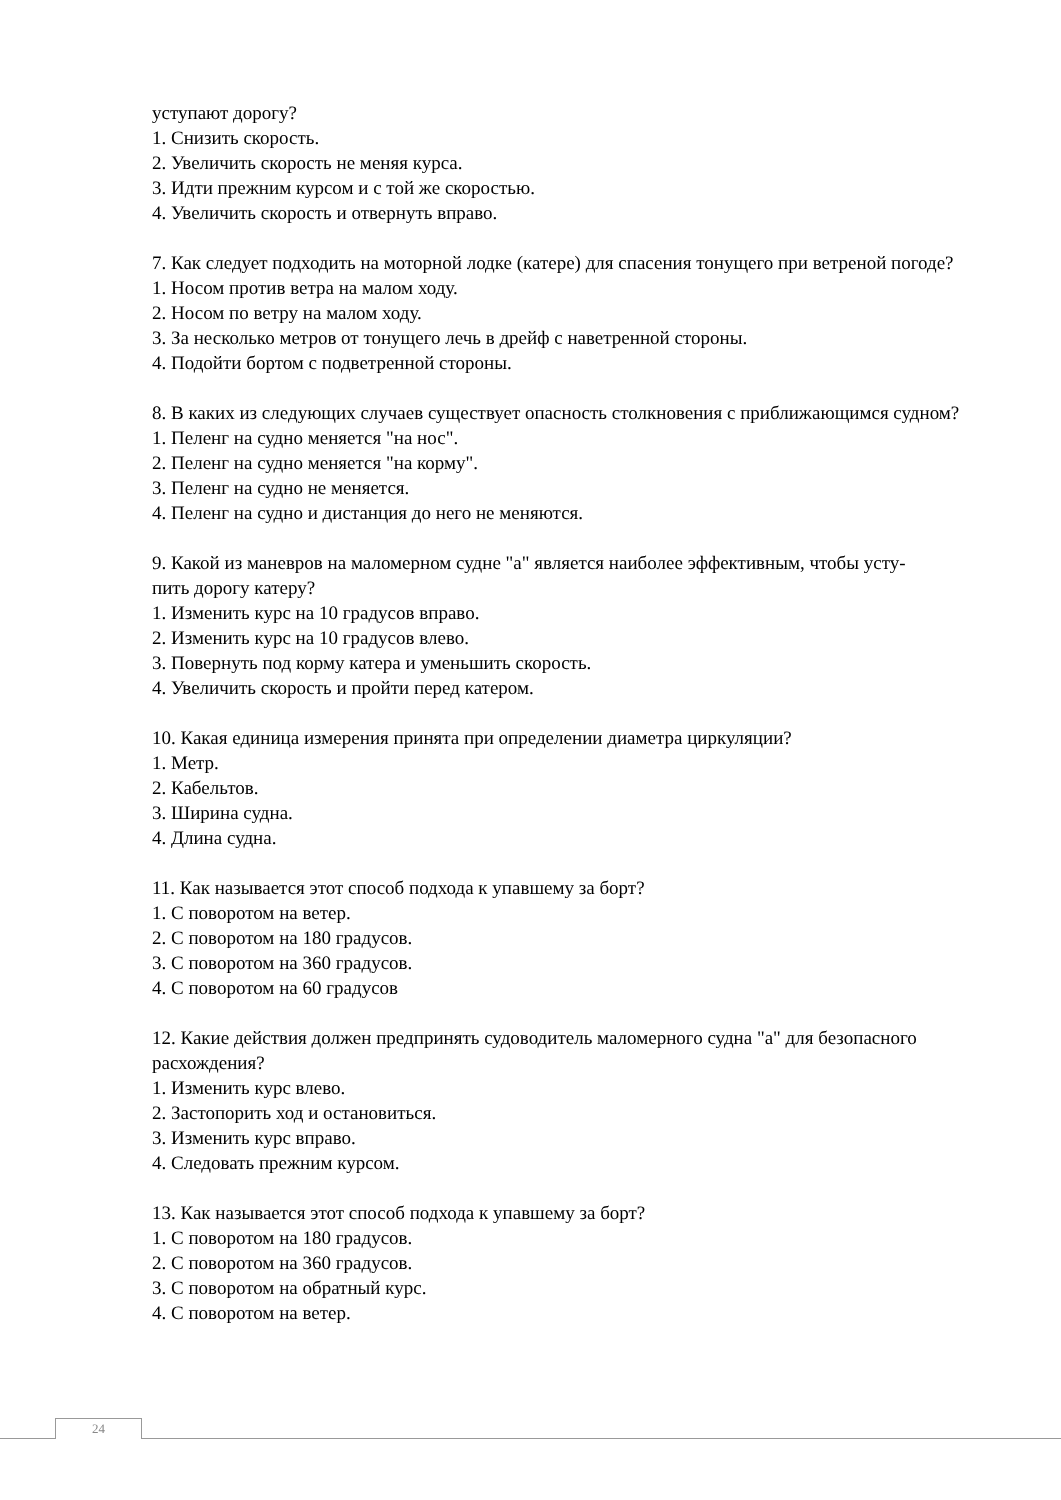уступают дорогу?
1. Снизить скорость.
2. Увеличить скорость не меняя курса.
3. Идти прежним курсом и с той же скоростью.
4. Увеличить скорость и отвернуть вправо.
7. Как следует подходить на моторной лодке (катере) для спасения тонущего при ветреной погоде?
1. Носом против ветра на малом ходу.
2. Носом по ветру на малом ходу.
3. За несколько метров от тонущего лечь в дрейф с наветренной стороны.
4. Подойти бортом с подветренной стороны.
8. В каких из следующих случаев существует опасность столкновения с приближающимся судном?
1. Пеленг на судно меняется "на нос".
2. Пеленг на судно меняется "на корму".
3. Пеленг на судно не меняется.
4. Пеленг на судно и дистанция до него не меняются.
9. Какой из маневров на маломерном судне "а" является наиболее эффективным, чтобы усту-
пить дорогу катеру?
1. Изменить курс на 10 градусов вправо.
2. Изменить курс на 10 градусов влево.
3. Повернуть под корму катера и уменьшить скорость.
4. Увеличить скорость и пройти перед катером.
10. Какая единица измерения принята при определении диаметра циркуляции?
1. Метр.
2. Кабельтов.
3. Ширина судна.
4. Длина судна.
11. Как называется этот способ подхода к упавшему за борт?
1. С поворотом на ветер.
2. С поворотом на 180 градусов.
3. С поворотом на 360 градусов.
4. С поворотом на 60 градусов
12. Какие действия должен предпринять судоводитель маломерного судна "а" для безопасного расхождения?
1. Изменить курс влево.
2. Застопорить ход и остановиться.
3. Изменить курс вправо.
4. Следовать прежним курсом.
13. Как называется этот способ подхода к упавшему за борт?
1. С поворотом на 180 градусов.
2. С поворотом на 360 градусов.
3. С поворотом на обратный курс.
4. С поворотом на ветер.
24